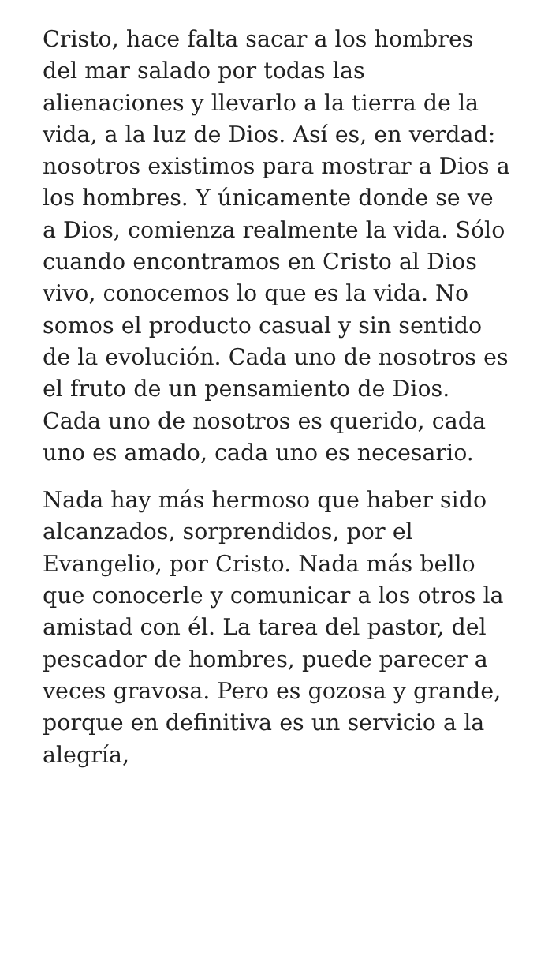Cristo, hace falta sacar a los hombres del mar salado por todas las alienaciones y llevarlo a la tierra de la vida, a la luz de Dios. Así es, en verdad: nosotros existimos para mostrar a Dios a los hombres. Y únicamente donde se ve a Dios, comienza realmente la vida. Sólo cuando encontramos en Cristo al Dios vivo, conocemos lo que es la vida. No somos el producto casual y sin sentido de la evolución. Cada uno de nosotros es el fruto de un pensamiento de Dios. Cada uno de nosotros es querido, cada uno es amado, cada uno es necesario.
Nada hay más hermoso que haber sido alcanzados, sorprendidos, por el Evangelio, por Cristo. Nada más bello que conocerle y comunicar a los otros la amistad con él. La tarea del pastor, del pescador de hombres, puede parecer a veces gravosa. Pero es gozosa y grande, porque en definitiva es un servicio a la alegría,